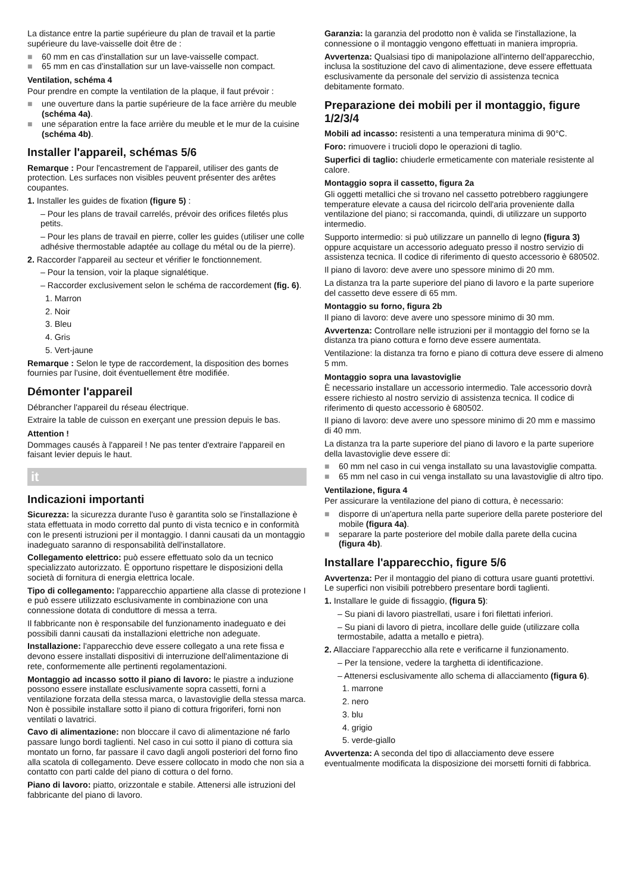La distance entre la partie supérieure du plan de travail et la partie supérieure du lave-vaisselle doit être de :
■ 60 mm en cas d'installation sur un lave-vaisselle compact.
■ 65 mm en cas d'installation sur un lave-vaisselle non compact.
Ventilation, schéma 4
Pour prendre en compte la ventilation de la plaque, il faut prévoir :
■ une ouverture dans la partie supérieure de la face arrière du meuble (schéma 4a).
■ une séparation entre la face arrière du meuble et le mur de la cuisine (schéma 4b).
Installer l'appareil, schémas 5/6
Remarque : Pour l'encastrement de l'appareil, utiliser des gants de protection. Les surfaces non visibles peuvent présenter des arêtes coupantes.
1. Installer les guides de fixation (figure 5) :
– Pour les plans de travail carrelés, prévoir des orifices filetés plus petits.
– Pour les plans de travail en pierre, coller les guides (utiliser une colle adhésive thermostable adaptée au collage du métal ou de la pierre).
2. Raccorder l'appareil au secteur et vérifier le fonctionnement.
– Pour la tension, voir la plaque signalétique.
– Raccorder exclusivement selon le schéma de raccordement (fig. 6).
1. Marron
2. Noir
3. Bleu
4. Gris
5. Vert-jaune
Remarque : Selon le type de raccordement, la disposition des bornes fournies par l'usine, doit éventuellement être modifiée.
Démonter l'appareil
Débrancher l'appareil du réseau électrique.
Extraire la table de cuisson en exerçant une pression depuis le bas.
Attention !
Dommages causés à l'appareil ! Ne pas tenter d'extraire l'appareil en faisant levier depuis le haut.
it
Indicazioni importanti
Sicurezza: la sicurezza durante l'uso è garantita solo se l'installazione è stata effettuata in modo corretto dal punto di vista tecnico e in conformità con le presenti istruzioni per il montaggio. I danni causati da un montaggio inadeguato saranno di responsabilità dell'installatore.
Collegamento elettrico: può essere effettuato solo da un tecnico specializzato autorizzato. È opportuno rispettare le disposizioni della società di fornitura di energia elettrica locale.
Tipo di collegamento: l'apparecchio appartiene alla classe di protezione I e può essere utilizzato esclusivamente in combinazione con una connessione dotata di conduttore di messa a terra.
Il fabbricante non è responsabile del funzionamento inadeguato e dei possibili danni causati da installazioni elettriche non adeguate.
Installazione: l'apparecchio deve essere collegato a una rete fissa e devono essere installati dispositivi di interruzione dell'alimentazione di rete, conformemente alle pertinenti regolamentazioni.
Montaggio ad incasso sotto il piano di lavoro: le piastre a induzione possono essere installate esclusivamente sopra cassetti, forni a ventilazione forzata della stessa marca, o lavastoviglie della stessa marca. Non è possibile installare sotto il piano di cottura frigoriferi, forni non ventilati o lavatrici.
Cavo di alimentazione: non bloccare il cavo di alimentazione né farlo passare lungo bordi taglienti. Nel caso in cui sotto il piano di cottura sia montato un forno, far passare il cavo dagli angoli posteriori del forno fino alla scatola di collegamento. Deve essere collocato in modo che non sia a contatto con parti calde del piano di cottura o del forno.
Piano di lavoro: piatto, orizzontale e stabile. Attenersi alle istruzioni del fabbricante del piano di lavoro.
Garanzia: la garanzia del prodotto non è valida se l'installazione, la connessione o il montaggio vengono effettuati in maniera impropria.
Avvertenza: Qualsiasi tipo di manipolazione all'interno dell'apparecchio, inclusa la sostituzione del cavo di alimentazione, deve essere effettuata esclusivamente da personale del servizio di assistenza tecnica debitamente formato.
Preparazione dei mobili per il montaggio, figure 1/2/3/4
Mobili ad incasso: resistenti a una temperatura minima di 90°C.
Foro: rimuovere i trucioli dopo le operazioni di taglio.
Superfici di taglio: chiuderle ermeticamente con materiale resistente al calore.
Montaggio sopra il cassetto, figura 2a
Gli oggetti metallici che si trovano nel cassetto potrebbero raggiungere temperature elevate a causa del ricircolo dell'aria proveniente dalla ventilazione del piano; si raccomanda, quindi, di utilizzare un supporto intermedio.
Supporto intermedio: si può utilizzare un pannello di legno (figura 3) oppure acquistare un accessorio adeguato presso il nostro servizio di assistenza tecnica. Il codice di riferimento di questo accessorio è 680502.
Il piano di lavoro: deve avere uno spessore minimo di 20 mm.
La distanza tra la parte superiore del piano di lavoro e la parte superiore del cassetto deve essere di 65 mm.
Montaggio su forno, figura 2b
Il piano di lavoro: deve avere uno spessore minimo di 30 mm.
Avvertenza: Controllare nelle istruzioni per il montaggio del forno se la distanza tra piano cottura e forno deve essere aumentata.
Ventilazione: la distanza tra forno e piano di cottura deve essere di almeno 5 mm.
Montaggio sopra una lavastoviglie
È necessario installare un accessorio intermedio. Tale accessorio dovrà essere richiesto al nostro servizio di assistenza tecnica. Il codice di riferimento di questo accessorio è 680502.
Il piano di lavoro: deve avere uno spessore minimo di 20 mm e massimo di 40 mm.
La distanza tra la parte superiore del piano di lavoro e la parte superiore della lavastoviglie deve essere di:
■ 60 mm nel caso in cui venga installato su una lavastoviglie compatta.
■ 65 mm nel caso in cui venga installato su una lavastoviglie di altro tipo.
Ventilazione, figura 4
Per assicurare la ventilazione del piano di cottura, è necessario:
■ disporre di un'apertura nella parte superiore della parete posteriore del mobile (figura 4a).
■ separare la parte posteriore del mobile dalla parete della cucina (figura 4b).
Installare l'apparecchio, figure 5/6
Avvertenza: Per il montaggio del piano di cottura usare guanti protettivi. Le superfici non visibili potrebbero presentare bordi taglienti.
1. Installare le guide di fissaggio, (figura 5):
– Su piani di lavoro piastrellati, usare i fori filettati inferiori.
– Su piani di lavoro di pietra, incollare delle guide (utilizzare colla termostabile, adatta a metallo e pietra).
2. Allacciare l'apparecchio alla rete e verificarne il funzionamento.
– Per la tensione, vedere la targhetta di identificazione.
– Attenersi esclusivamente allo schema di allacciamento (figura 6).
1. marrone
2. nero
3. blu
4. grigio
5. verde-giallo
Avvertenza: A seconda del tipo di allacciamento deve essere eventualmente modificata la disposizione dei morsetti forniti di fabbrica.